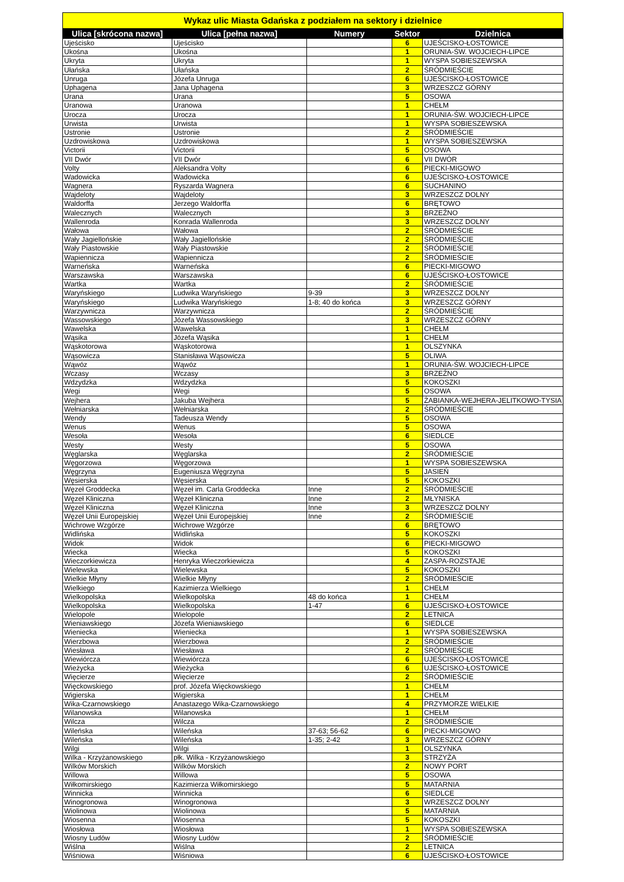| Wykaz ulic Miasta Gdańska z podziałem na sektory i dzielnice | | | | |
| Ulica [skrócona nazwa] | Ulica [pełna nazwa] | Numery | Sektor | Dzielnica |
| Ujeścisko | Ujeścisko | | 6 | UJEŚCISKO-ŁOSTOWICE |
| Ukośna | Ukośna | | 1 | ORUNIA-ŚW. WOJCIECH-LIPCE |
| Ukryta | Ukryta | | 1 | WYSPA SOBIESZEWSKA |
| Ułańska | Ułańska | | 2 | ŚRÓDMIEŚCIE |
| Unruga | Józefa Unruga | | 6 | UJEŚCISKO-ŁOSTOWICE |
| Uphagena | Jana Uphagena | | 3 | WRZESZCZ GÓRNY |
| Urana | Urana | | 5 | OSOWA |
| Uranowa | Uranowa | | 1 | CHEŁM |
| Urocza | Urocza | | 1 | ORUNIA-ŚW. WOJCIECH-LIPCE |
| Urwista | Urwista | | 1 | WYSPA SOBIESZEWSKA |
| Ustronie | Ustronie | | 2 | ŚRÓDMIEŚCIE |
| Uzdrowiskowa | Uzdrowiskowa | | 1 | WYSPA SOBIESZEWSKA |
| Victorii | Victorii | | 5 | OSOWA |
| VII Dwór | VII Dwór | | 6 | VII DWÓR |
| Volty | Aleksandra Volty | | 6 | PIECKI-MIGOWO |
| Wadowicka | Wadowicka | | 6 | UJEŚCISKO-ŁOSTOWICE |
| Wagnera | Ryszarda Wagnera | | 6 | SUCHANINO |
| Wajdeloty | Wajdeloty | | 3 | WRZESZCZ DOLNY |
| Waldorffa | Jerzego Waldorffa | | 6 | BRĘTOWO |
| Walecznych | Walecznych | | 3 | BRZEŹNO |
| Wallenroda | Konrada Wallenroda | | 3 | WRZESZCZ DOLNY |
| Wałowa | Wałowa | | 2 | ŚRÓDMIEŚCIE |
| Wały Jagiellońskie | Wały Jagiellońskie | | 2 | ŚRÓDMIEŚCIE |
| Wały Piastowskie | Wały Piastowskie | | 2 | ŚRÓDMIEŚCIE |
| Wapiennicza | Wapiennicza | | 2 | ŚRÓDMIEŚCIE |
| Warneńska | Warneńska | | 6 | PIECKI-MIGOWO |
| Warszawska | Warszawska | | 6 | UJEŚCISKO-ŁOSTOWICE |
| Wartka | Wartka | | 2 | ŚRÓDMIEŚCIE |
| Waryńskiego | Ludwika Waryńskiego | 9-39 | 3 | WRZESZCZ DOLNY |
| Waryńskiego | Ludwika Waryńskiego | 1-8; 40 do końca | 3 | WRZESZCZ GÓRNY |
| Warzywnicza | Warzywnicza | | 2 | ŚRÓDMIEŚCIE |
| Wassowskiego | Józefa Wassowskiego | | 3 | WRZESZCZ GÓRNY |
| Wawelska | Wawelska | | 1 | CHEŁM |
| Wąsika | Józefa Wąsika | | 1 | CHEŁM |
| Wąskotorowa | Wąskotorowa | | 1 | OLSZYNKA |
| Wąsowicza | Stanisława Wąsowicza | | 5 | OLIWA |
| Wąwóz | Wąwóz | | 1 | ORUNIA-ŚW. WOJCIECH-LIPCE |
| Wczasy | Wczasy | | 3 | BRZEŹNO |
| Wdzydzka | Wdzydzka | | 5 | KOKOSZKI |
| Wegi | Wegi | | 5 | OSOWA |
| Wejhera | Jakuba Wejhera | | 5 | ŻABIANKA-WEJHERA-JELITKOWO-TYSIA |
| Wełniarska | Wełniarska | | 2 | ŚRÓDMIEŚCIE |
| Wendy | Tadeusza Wendy | | 5 | OSOWA |
| Wenus | Wenus | | 5 | OSOWA |
| Wesoła | Wesoła | | 6 | SIEDLCE |
| Westy | Westy | | 5 | OSOWA |
| Węglarska | Węglarska | | 2 | ŚRÓDMIEŚCIE |
| Węgorzowa | Węgorzowa | | 1 | WYSPA SOBIESZEWSKA |
| Węgrzyna | Eugeniusza Węgrzyna | | 5 | JASIEŃ |
| Węsierska | Węsierska | | 5 | KOKOSZKI |
| Węzeł Groddecka | Węzeł im. Carla Groddecka | Inne | 2 | ŚRÓDMIEŚCIE |
| Węzeł Kliniczna | Węzeł Kliniczna | Inne | 2 | MŁYNISKA |
| Węzeł Kliniczna | Węzeł Kliniczna | Inne | 3 | WRZESZCZ DOLNY |
| Węzeł Unii Europejskiej | Węzeł Unii Europejskiej | Inne | 2 | ŚRÓDMIEŚCIE |
| Wichrowe Wzgórze | Wichrowe Wzgórze | | 6 | BRĘTOWO |
| Widlińska | Widlińska | | 5 | KOKOSZKI |
| Widok | Widok | | 6 | PIECKI-MIGOWO |
| Wiecka | Wiecka | | 5 | KOKOSZKI |
| Wieczorkiewicza | Henryka Wieczorkiewicza | | 4 | ZASPA-ROZSTAJE |
| Wielewska | Wielewska | | 5 | KOKOSZKI |
| Wielkie Młyny | Wielkie Młyny | | 2 | ŚRÓDMIEŚCIE |
| Wielkiego | Kazimierza Wielkiego | | 1 | CHEŁM |
| Wielkopolska | Wielkopolska | 48 do końca | 1 | CHEŁM |
| Wielkopolska | Wielkopolska | 1-47 | 6 | UJEŚCISKO-ŁOSTOWICE |
| Wielopole | Wielopole | | 2 | LETNICA |
| Wieniawskiego | Józefa Wieniawskiego | | 6 | SIEDLCE |
| Wieniecka | Wieniecka | | 1 | WYSPA SOBIESZEWSKA |
| Wierzbowa | Wierzbowa | | 2 | ŚRÓDMIEŚCIE |
| Wiesława | Wiesława | | 2 | ŚRÓDMIEŚCIE |
| Wiewiórcza | Wiewiórcza | | 6 | UJEŚCISKO-ŁOSTOWICE |
| Wieżycka | Wieżycka | | 6 | UJEŚCISKO-ŁOSTOWICE |
| Więcierze | Więcierze | | 2 | ŚRÓDMIEŚCIE |
| Więckowskiego | prof. Józefa Więckowskiego | | 1 | CHEŁM |
| Wigierska | Wigierska | | 1 | CHEŁM |
| Wika-Czarnowskiego | Anastazego Wika-Czarnowskiego | | 4 | PRZYMORZE WIELKIE |
| Wilanowska | Wilanowska | | 1 | CHEŁM |
| Wilcza | Wilcza | | 2 | ŚRÓDMIEŚCIE |
| Wileńska | Wileńska | 37-63; 56-62 | 6 | PIECKI-MIGOWO |
| Wileńska | Wileńska | 1-35; 2-42 | 3 | WRZESZCZ GÓRNY |
| Wilgi | Wilgi | | 1 | OLSZYNKA |
| Wilka - Krzyżanowskiego | płk. Wilka - Krzyżanowskiego | | 3 | STRZYŻA |
| Wilków Morskich | Wilków Morskich | | 2 | NOWY PORT |
| Willowa | Willowa | | 5 | OSOWA |
| Wiłkomirskiego | Kazimierza Wiłkomirskiego | | 5 | MATARNIA |
| Winnicka | Winnicka | | 6 | SIEDLCE |
| Winogronowa | Winogronowa | | 3 | WRZESZCZ DOLNY |
| Wiolinowa | Wiolinowa | | 5 | MATARNIA |
| Wiosenna | Wiosenna | | 5 | KOKOSZKI |
| Wiosłowa | Wiosłowa | | 1 | WYSPA SOBIESZEWSKA |
| Wiosny Ludów | Wiosny Ludów | | 2 | ŚRÓDMIEŚCIE |
| Wiślna | Wiślna | | 2 | LETNICA |
| Wiśniowa | Wiśniowa | | 6 | UJEŚCISKO-ŁOSTOWICE |